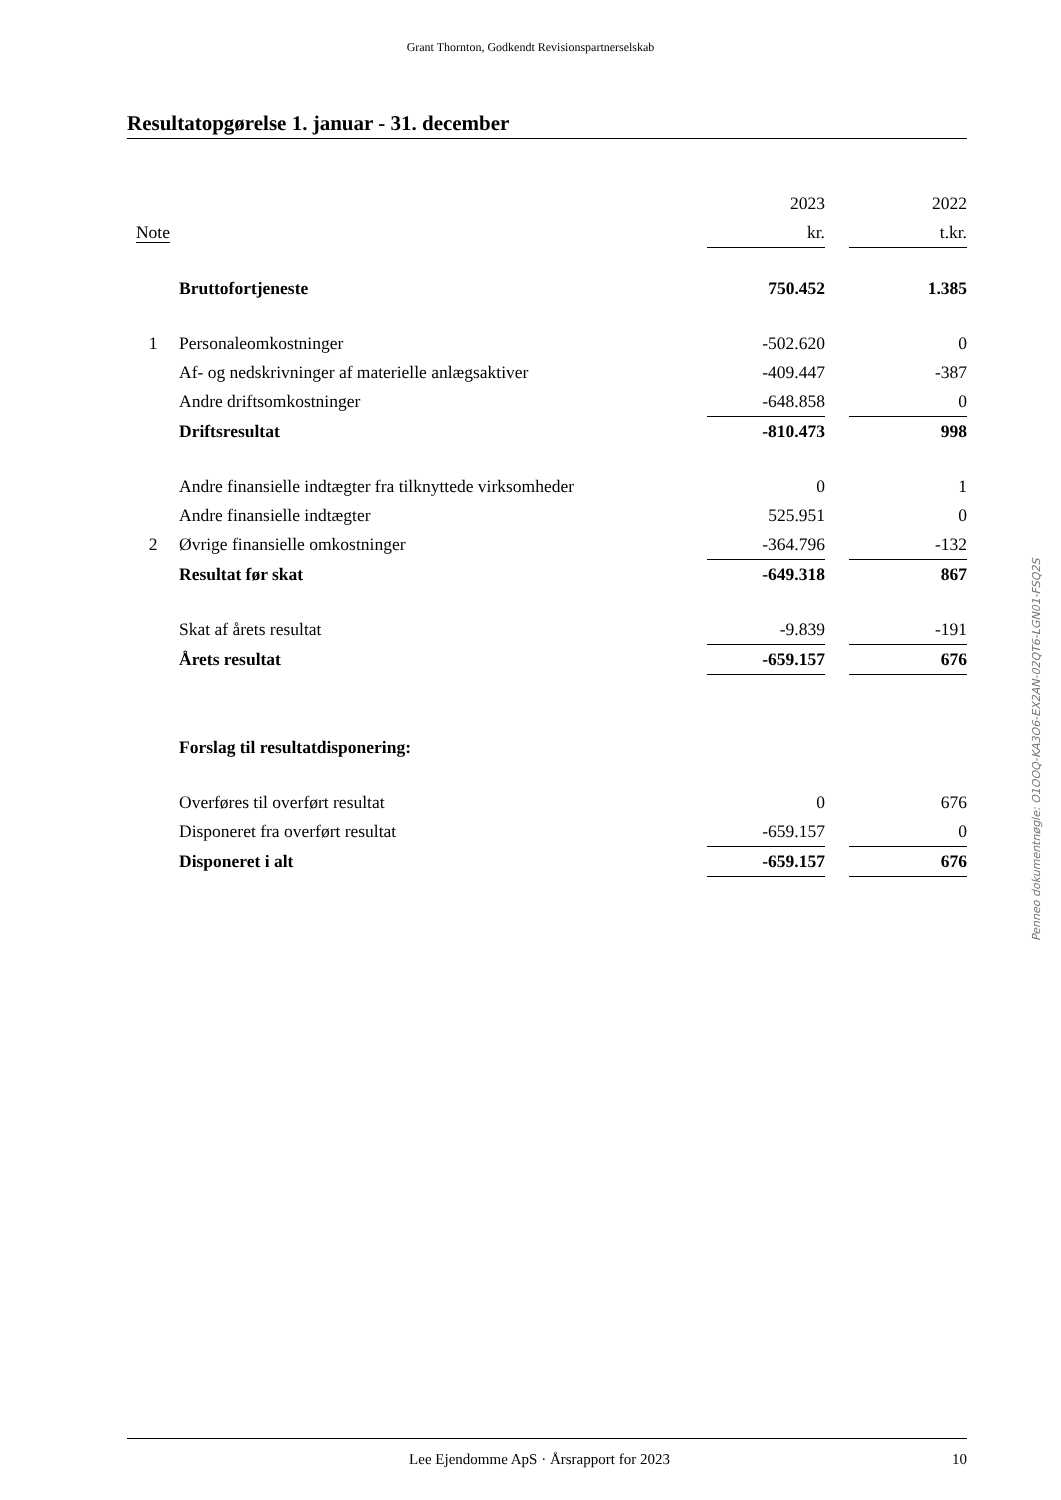Grant Thornton, Godkendt Revisionspartnerselskab
Resultatopgørelse 1. januar - 31. december
| | | 2023 | | 2022 |
| Note | | kr. | | t.kr. |
| | Bruttofortjeneste | 750.452 | | 1.385 |
| 1 | Personaleomkostninger | -502.620 | | 0 |
| | Af- og nedskrivninger af materielle anlægsaktiver | -409.447 | | -387 |
| | Andre driftsomkostninger | -648.858 | | 0 |
| | Driftsresultat | -810.473 | | 998 |
| | Andre finansielle indtægter fra tilknyttede virksomheder | 0 | | 1 |
| | Andre finansielle indtægter | 525.951 | | 0 |
| 2 | Øvrige finansielle omkostninger | -364.796 | | -132 |
| | Resultat før skat | -649.318 | | 867 |
| | Skat af årets resultat | -9.839 | | -191 |
| | Årets resultat | -659.157 | | 676 |
| | Forslag til resultatdisponering: | | | |
| | Overføres til overført resultat | 0 | | 676 |
| | Disponeret fra overført resultat | -659.157 | | 0 |
| | Disponeret i alt | -659.157 | | 676 |
Penneo dokumentnøgle: O1OOQ-KA3O6-EX2AN-02QT6-LGN01-FSQ2S
Lee Ejendomme ApS · Årsrapport for 2023 10